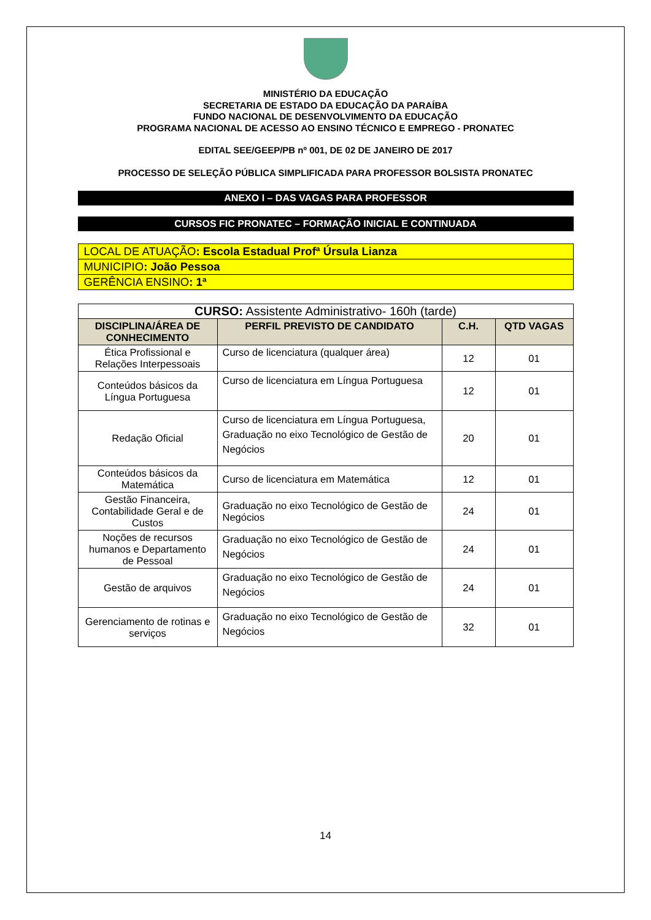MINISTÉRIO DA EDUCAÇÃO
SECRETARIA DE ESTADO DA EDUCAÇÃO DA PARAÍBA
FUNDO NACIONAL DE DESENVOLVIMENTO DA EDUCAÇÃO
PROGRAMA NACIONAL DE ACESSO AO ENSINO TÉCNICO E EMPREGO - PRONATEC
EDITAL SEE/GEEP/PB nº 001, DE 02 DE JANEIRO DE 2017
PROCESSO DE SELEÇÃO PÚBLICA SIMPLIFICADA PARA PROFESSOR BOLSISTA PRONATEC
ANEXO I – DAS VAGAS PARA PROFESSOR
CURSOS FIC PRONATEC – FORMAÇÃO INICIAL E CONTINUADA
LOCAL DE ATUAÇÃO: Escola Estadual Profª Úrsula Lianza
MUNICIPIO: João Pessoa
GERÊNCIA ENSINO: 1ª
| CURSO: Assistente Administrativo- 160h (tarde) | | | |
| DISCIPLINA/ÁREA DE CONHECIMENTO | PERFIL PREVISTO DE CANDIDATO | C.H. | QTD VAGAS |
| Ética Profissional e Relações Interpessoais | Curso de licenciatura (qualquer área) | 12 | 01 |
| Conteúdos básicos da Língua Portuguesa | Curso de licenciatura em Língua Portuguesa | 12 | 01 |
| Redação Oficial | Curso de licenciatura em Língua Portuguesa, Graduação no eixo Tecnológico de Gestão de Negócios | 20 | 01 |
| Conteúdos básicos da Matemática | Curso de licenciatura em Matemática | 12 | 01 |
| Gestão Financeira, Contabilidade Geral e de Custos | Graduação no eixo Tecnológico de Gestão de Negócios | 24 | 01 |
| Noções de recursos humanos e Departamento de Pessoal | Graduação no eixo Tecnológico de Gestão de Negócios | 24 | 01 |
| Gestão de arquivos | Graduação no eixo Tecnológico de Gestão de Negócios | 24 | 01 |
| Gerenciamento de rotinas e serviços | Graduação no eixo Tecnológico de Gestão de Negócios | 32 | 01 |
14